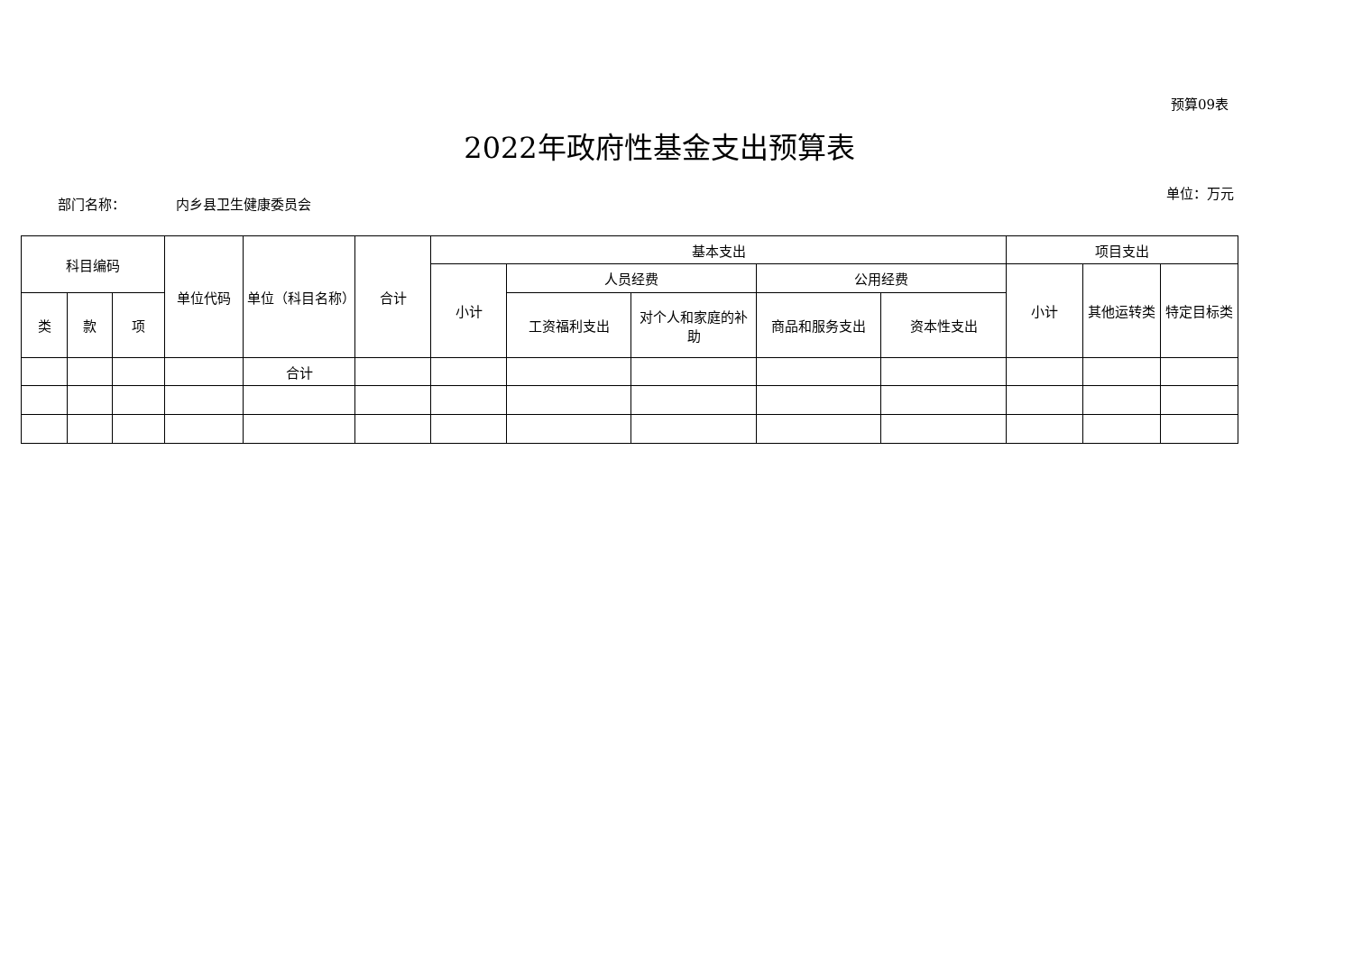预算09表
2022年政府性基金支出预算表
部门名称： 内乡县卫生健康委员会
单位：万元
| 科目编码 | | | 单位代码 | 单位（科目名称） | 合计 | 基本支出 | | | | | 项目支出 | | |
| --- | --- | --- | --- | --- | --- | --- | --- | --- | --- | --- | --- | --- | --- |
| | | | | | | 小计 | 人员经费 | | 公用经费 | | 小计 | 其他运转类 | 特定目标类 |
| 类 | 款 | 项 | | | | | 工资福利支出 | 对个人和家庭的补助 | 商品和服务支出 | 资本性支出 | | | |
| | | | | 合计 | | | | | | | | | |